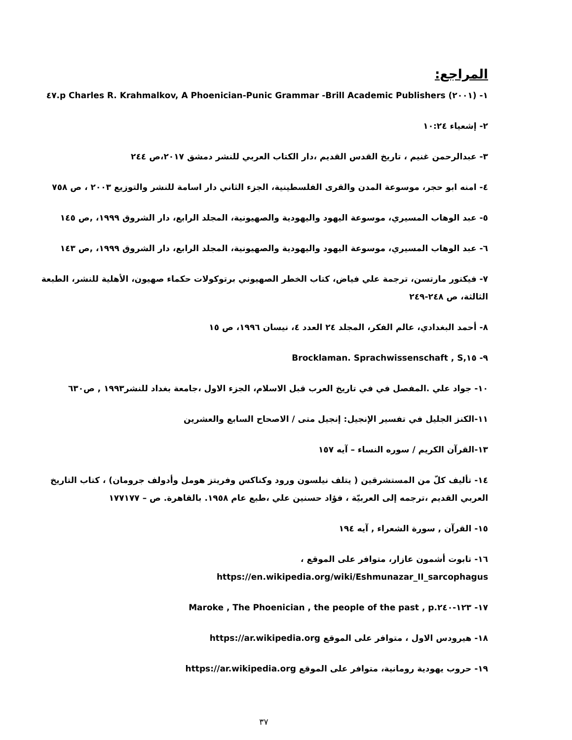المراجع:
١- (٢٠٠١) Charles R. Krahmalkov, A Phoenician-Punic Grammar -Brill Academic Publishers p.٤٧
٢- إشعياء ١٠:٢٤
٣- عبدالرحمن غنيم ، تاريخ القدس القديم ،دار الكتاب العربي للنشر دمشق ٢٠١٧،ص ٢٤٤
٤- امنه ابو حجر، موسوعة المدن والقرى الفلسطينية، الجزء الثاني دار اسامة للنشر والتوزيع ٢٠٠٣ ، ص ٧٥٨
٥- عبد الوهاب المسيري، موسوعة اليهود واليهودية والصهيونية، المجلد الرابع، دار الشروق ١٩٩٩، ,ص ١٤٥
٦- عبد الوهاب المسيري، موسوعة اليهود واليهودية والصهيونية، المجلد الرابع، دار الشروق ١٩٩٩، ,ص ١٤٣
٧- فيكتور مارتسن، ترجمة علي فياض، كتاب الخطر الصهيوني برتوكولات حكماء صهيون، الأهلية للنشر، الطبعة الثالثة، ص ٢٤٨-٢٤٩
٨- أحمد البغدادي، عالم الفكر، المجلد ٢٤ العدد ٤، نيسان ١٩٩٦، ص ١٥
٩- Brocklaman. Sprachwissenschaft , S,١٥
١٠- جواد علي .المفصل في في تاريخ العرب قبل الاسلام، الجزء الاول ،جامعة بغداد للنشر١٩٩٣ , ص٦٣٠
١١-الكنز الجليل في تفسير الإنجيل: إنجيل متى / الاصحاح السابع والعشرين
١٣-القرآن الكريم / سوره النساء – آيه ١٥٧
١٤- تأليف كلّ من المستشرقين ( يتلف نيلسون ورود وكناكس وفريتز هومل وأدولف جرومان) ، كتاب التاريخ العربي القديم ،ترجمه إلى العربيّة ، فؤاد حسنين علي ،طبع عام ١٩٥٨. بالقاهرة. ص – ١٧٧١٧٧
١٥- القرآن , سورة الشعراء , آيه ١٩٤
١٦- تابوت أشمون عازار، متوافر على الموقع ، https://en.wikipedia.org/wiki/Eshmunazar_II_sarcophagus
١٧- Maroke , The Phoenician , the people of the past , p.١٢٣-٢٤٠
١٨- هيرودس الاول ، متوافر على الموقع https://ar.wikipedia.org
١٩- حروب يهودية رومانية، متوافر على الموقع https://ar.wikipedia.org
٣٧